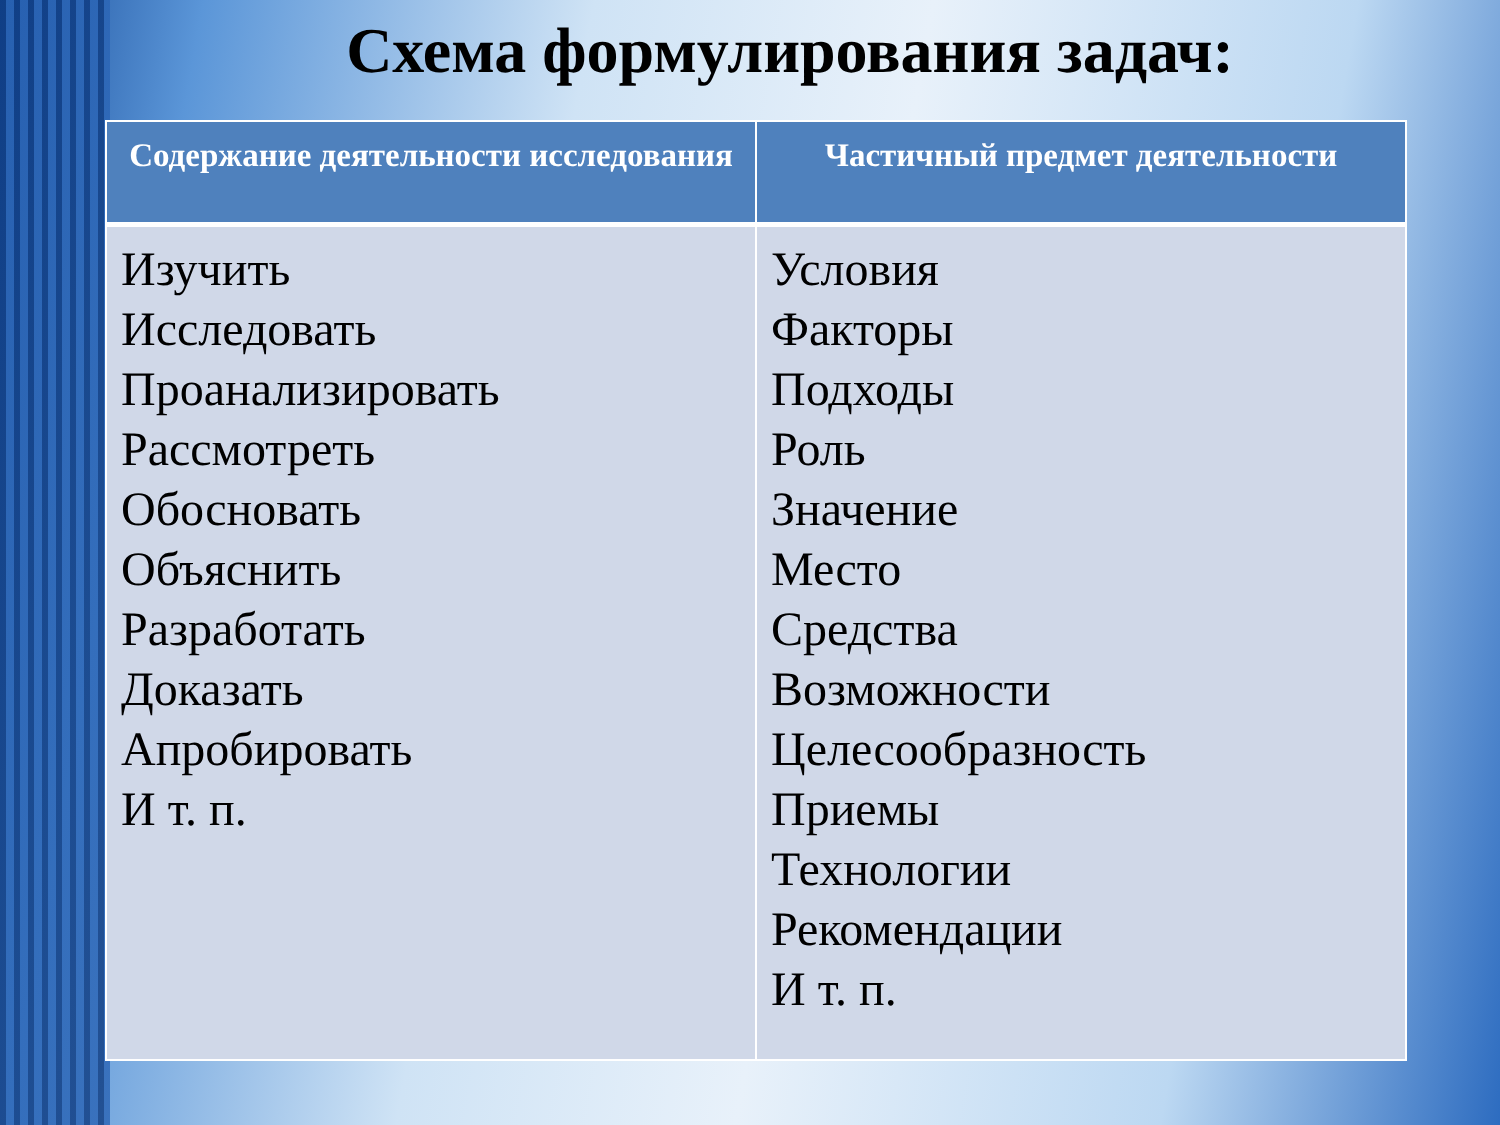Схема формулирования задач:
| Содержание деятельности исследования | Частичный предмет деятельности |
| --- | --- |
| Изучить Исследовать Проанализировать Рассмотреть Обосновать Объяснить Разработать Доказать Апробировать И т. п. | Условия Факторы Подходы Роль Значение Место Средства Возможности Целесообразность Приемы Технологии Рекомендации И т. п. |